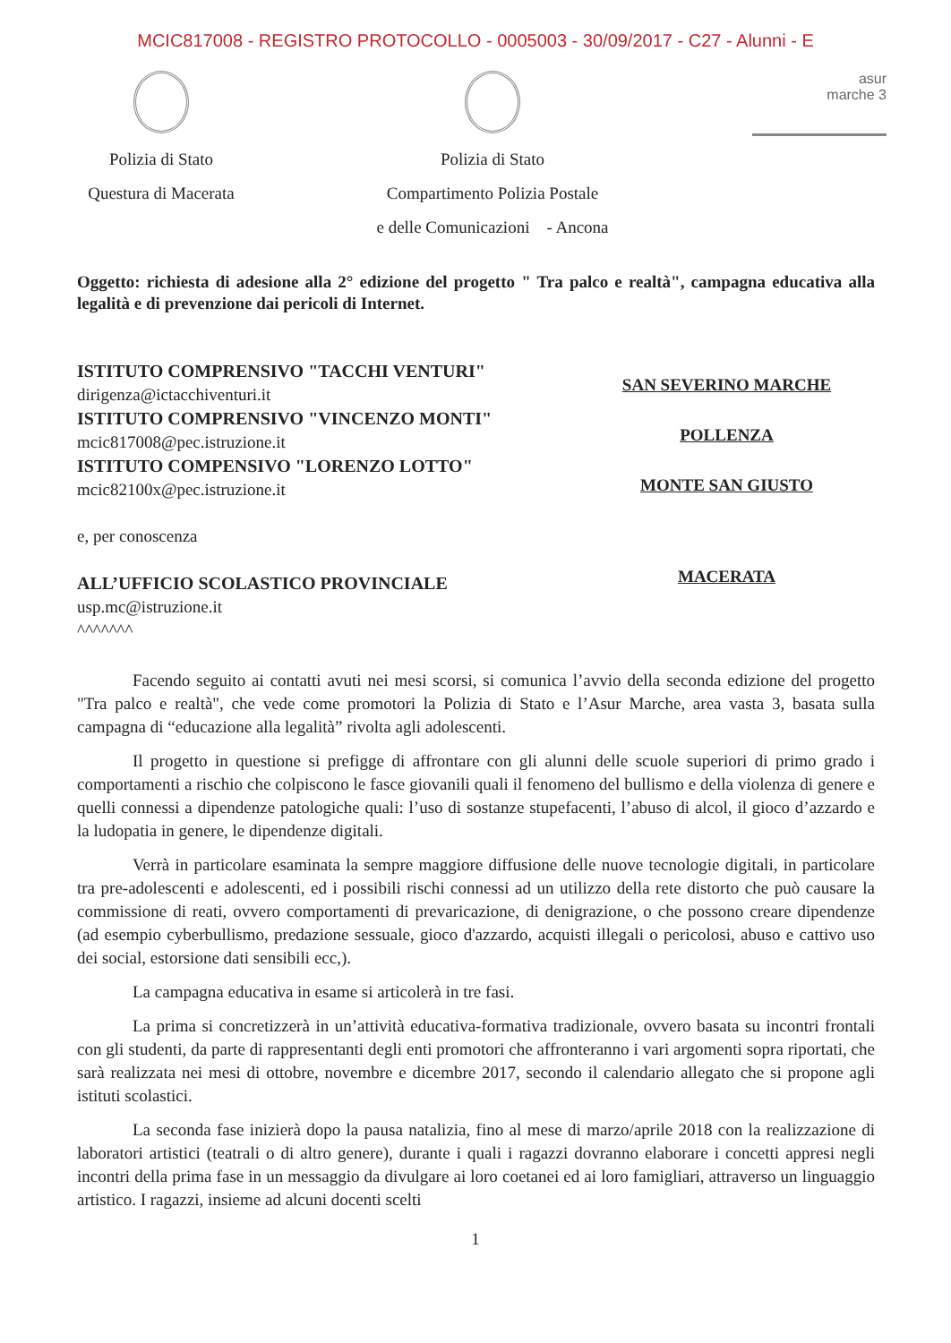MCIC817008 - REGISTRO PROTOCOLLO - 0005003 - 30/09/2017 - C27 - Alunni - E
Polizia di Stato
Questura di Macerata
Polizia di Stato
Compartimento Polizia Postale
e delle Comunicazioni - Ancona
asur
marche 3
Oggetto: richiesta di adesione alla 2° edizione del progetto " Tra palco e realtà", campagna educativa alla legalità e di prevenzione dai pericoli di Internet.
ISTITUTO COMPRENSIVO "TACCHI VENTURI"
dirigenza@ictacchiventuri.it
ISTITUTO COMPRENSIVO "VINCENZO MONTI"
mcic817008@pec.istruzione.it
ISTITUTO COMPENSIVO "LORENZO LOTTO"
mcic82100x@pec.istruzione.it
e, per conoscenza
ALL’UFFICIO SCOLASTICO PROVINCIALE
usp.mc@istruzione.it
^^^^^^^
SAN SEVERINO MARCHE
POLLENZA
MONTE SAN GIUSTO
MACERATA
Facendo seguito ai contatti avuti nei mesi scorsi, si comunica l’avvio della seconda edizione del progetto "Tra palco e realtà", che vede come promotori la Polizia di Stato e l’Asur Marche, area vasta 3, basata sulla campagna di “educazione alla legalità” rivolta agli adolescenti.
Il progetto in questione si prefigge di affrontare con gli alunni delle scuole superiori di primo grado i comportamenti a rischio che colpiscono le fasce giovanili quali il fenomeno del bullismo e della violenza di genere e quelli connessi a dipendenze patologiche quali: l’uso di sostanze stupefacenti, l’abuso di alcol, il gioco d’azzardo e la ludopatia in genere, le dipendenze digitali.
Verrà in particolare esaminata la sempre maggiore diffusione delle nuove tecnologie digitali, in particolare tra pre-adolescenti e adolescenti, ed i possibili rischi connessi ad un utilizzo della rete distorto che può causare la commissione di reati, ovvero comportamenti di prevaricazione, di denigrazione, o che possono creare dipendenze (ad esempio cyberbullismo, predazione sessuale, gioco d'azzardo, acquisti illegali o pericolosi, abuso e cattivo uso dei social, estorsione dati sensibili ecc,).
La campagna educativa in esame si articolerà in tre fasi.
La prima si concretizzerà in un’attività educativa-formativa tradizionale, ovvero basata su incontri frontali con gli studenti, da parte di rappresentanti degli enti promotori che affronteranno i vari argomenti sopra riportati, che sarà realizzata nei mesi di ottobre, novembre e dicembre 2017, secondo il calendario allegato che si propone agli istituti scolastici.
La seconda fase inizierà dopo la pausa natalizia, fino al mese di marzo/aprile 2018 con la realizzazione di laboratori artistici (teatrali o di altro genere), durante i quali i ragazzi dovranno elaborare i concetti appresi negli incontri della prima fase in un messaggio da divulgare ai loro coetanei ed ai loro famigliari, attraverso un linguaggio artistico. I ragazzi, insieme ad alcuni docenti scelti
1